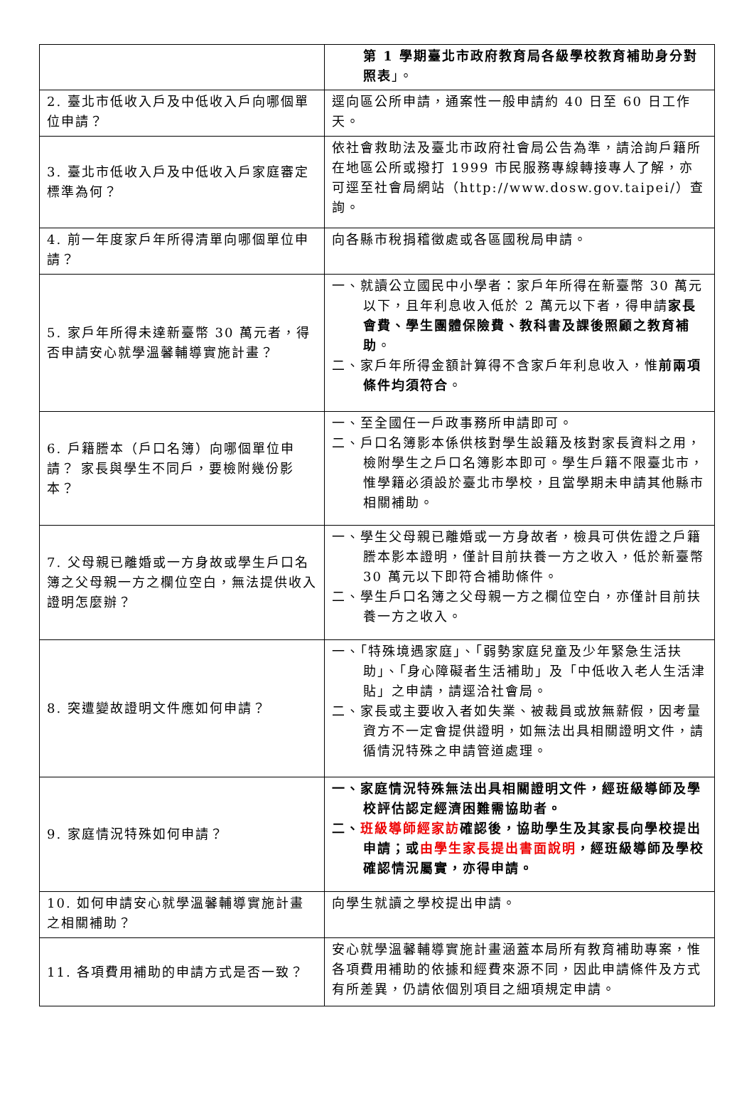| | 第 1 學期臺北市政府教育局各級學校教育補助身分對照表 」。 |
| 2. 臺北市低收入戶及中低收入戶向哪個單位申請？ | 逕向區公所申請，通案性一般申請約 40 日至 60 日工作天。 |
| 3. 臺北市低收入戶及中低收入戶家庭審定標準為何？ | 依社會救助法及臺北市政府社會局公告為準，請洽詢戶籍所在地區公所或撥打 1999 市民服務專線轉接專人了解，亦可逕至社會局網站（http://www.dosw.gov.taipei/）查詢。 |
| 4. 前一年度家戶年所得清單向哪個單位申請？ | 向各縣市稅捐稽徵處或各區國稅局申請。 |
| 5. 家戶年所得未達新臺幣 30 萬元者，得否申請安心就學溫馨輔導實施計畫？ | 一、就讀公立國民中小學者：家戶年所得在新臺幣 30 萬元以下，且年利息收入低於 2 萬元以下者，得申請 家長會費、學生團體保險費、教科書及課後照顧之教育補助 。 二、家戶年所得金額計算得不含家戶年利息收入，惟 前兩項條件均須符合 。 |
| 6. 戶籍謄本（戶口名簿）向哪個單位申請？ 家長與學生不同戶，要檢附幾份影本？ | 一、至全國任一戶政事務所申請即可。 二、戶口名簿影本係供核對學生設籍及核對家長資料之用，檢附學生之戶口名簿影本即可。學生戶籍不限臺北市，惟學籍必須設於臺北市學校，且當學期未申請其他縣市相關補助。 |
| 7. 父母親已離婚或一方身故或學生戶口名簿之父母親一方之欄位空白，無法提供收入證明怎麼辦？ | 一、學生父母親已離婚或一方身故者，檢具可供佐證之戶籍謄本影本證明，僅計目前扶養一方之收入，低於新臺幣 30 萬元以下即符合補助條件。 二、學生戶口名簿之父母親一方之欄位空白，亦僅計目前扶養一方之收入。 |
| 8. 突遭變故證明文件應如何申請？ | 一、「特殊境遇家庭」、「弱勢家庭兒童及少年緊急生活扶助」、「身心障礙者生活補助」及「中低收入老人生活津貼」之申請，請逕洽社會局。 二、家長或主要收入者如失業、被裁員或放無薪假，因考量資方不一定會提供證明，如無法出具相關證明文件，請循情況特殊之申請管道處理。 |
| 9. 家庭情況特殊如何申請？ | 一、家庭情況特殊無法出具相關證明文件，經班級導師及學校評估認定經濟困難需協助者。 二、 班級導師經家訪 確認後，協助學生及其家長向學校提出申請；或 由學生家長提出書面說明 ，經班級導師及學校確認情況屬實，亦得申請。 |
| 10. 如何申請安心就學溫馨輔導實施計畫之相關補助？ | 向學生就讀之學校提出申請。 |
| 11. 各項費用補助的申請方式是否一致？ | 安心就學溫馨輔導實施計畫涵蓋本局所有教育補助專案，惟各項費用補助的依據和經費來源不同，因此申請條件及方式有所差異，仍請依個別項目之細項規定申請。 |